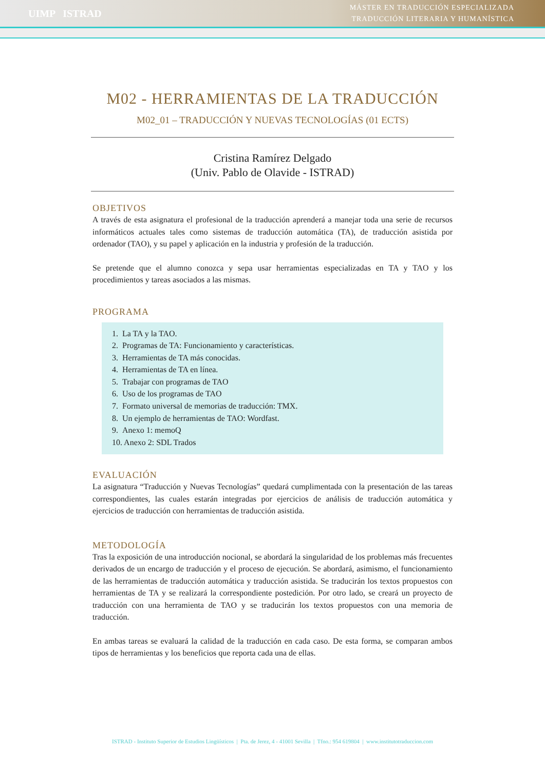UIMP ISTRAD
MÁSTER EN TRADUCCIÓN ESPECIALIZADA
TRADUCCIÓN LITERARIA Y HUMANÍSTICA
M02 - HERRAMIENTAS DE LA TRADUCCIÓN
M02_01 – TRADUCCIÓN Y NUEVAS TECNOLOGÍAS (01 ECTS)
Cristina Ramírez Delgado
(Univ. Pablo de Olavide - ISTRAD)
OBJETIVOS
A través de esta asignatura el profesional de la traducción aprenderá a manejar toda una serie de recursos informáticos actuales tales como sistemas de traducción automática (TA), de traducción asistida por ordenador (TAO), y su papel y aplicación en la industria y profesión de la traducción.
Se pretende que el alumno conozca y sepa usar herramientas especializadas en TA y TAO y los procedimientos y tareas asociados a las mismas.
PROGRAMA
1. La TA y la TAO.
2. Programas de TA: Funcionamiento y características.
3. Herramientas de TA más conocidas.
4. Herramientas de TA en línea.
5. Trabajar con programas de TAO
6. Uso de los programas de TAO
7. Formato universal de memorias de traducción: TMX.
8. Un ejemplo de herramientas de TAO: Wordfast.
9. Anexo 1: memoQ
10. Anexo 2: SDL Trados
EVALUACIÓN
La asignatura “Traducción y Nuevas Tecnologías” quedará cumplimentada con la presentación de las tareas correspondientes, las cuales estarán integradas por ejercicios de análisis de traducción automática y ejercicios de traducción con herramientas de traducción asistida.
METODOLOGÍA
Tras la exposición de una introducción nocional, se abordará la singularidad de los problemas más frecuentes derivados de un encargo de traducción y el proceso de ejecución. Se abordará, asimismo, el funcionamiento de las herramientas de traducción automática y traducción asistida. Se traducirán los textos propuestos con herramientas de TA y se realizará la correspondiente postedición. Por otro lado, se creará un proyecto de traducción con una herramienta de TAO y se traducirán los textos propuestos con una memoria de traducción.
En ambas tareas se evaluará la calidad de la traducción en cada caso. De esta forma, se comparan ambos tipos de herramientas y los beneficios que reporta cada una de ellas.
ISTRAD - Instituto Superior de Estudios Lingüísticos | Pta. de Jerez, 4 - 41001 Sevilla | Tfno.: 954 619804 | www.institutotraduccion.com